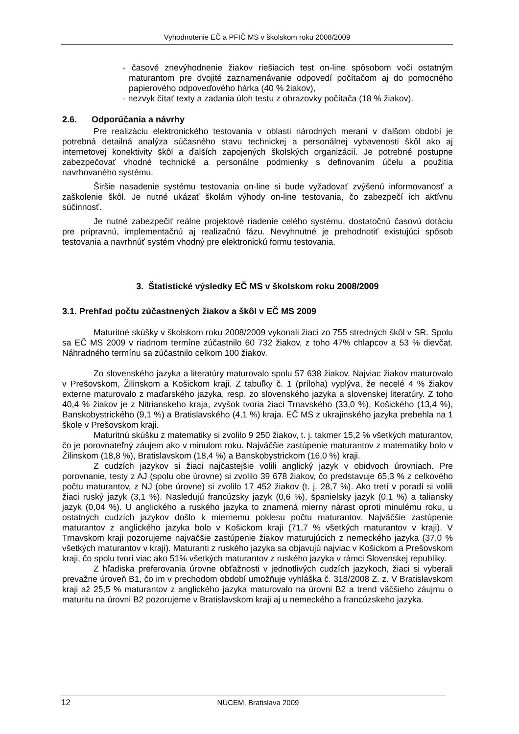Vyhodnotenie EČ a PFIČ MS v školskom roku 2008/2009
- časové znevýhodnenie žiakov riešiacich test on-line spôsobom voči ostatným maturantom pre dvojité zaznamenávanie odpovedí počítačom aj do pomocného papierového odpoveďového hárka (40 % žiakov),
- nezvyk čítať texty a zadania úloh testu z obrazovky počítača (18 % žiakov).
2.6. Odporúčania a návrhy
Pre realizáciu elektronického testovania v oblasti národných meraní v ďalšom období je potrebná detailná analýza súčasného stavu technickej a personálnej vybavenosti škôl ako aj internetovej konektivity škôl a ďalších zapojených školských organizácií. Je potrebné postupne zabezpečovať vhodné technické a personálne podmienky s definovaním účelu a použitia navrhovaného systému.
Širšie nasadenie systému testovania on-line si bude vyžadovať zvýšenú informovanosť a zaškolenie škôl. Je nutné ukázať školám výhody on-line testovania, čo zabezpečí ich aktívnu súčinnosť.
Je nutné zabezpečiť reálne projektové riadenie celého systému, dostatočnú časovú dotáciu pre prípravnú, implementačnú aj realizačnú fázu. Nevyhnutné je prehodnotiť existujúci spôsob testovania a navrhnúť systém vhodný pre elektronickú formu testovania.
3. Štatistické výsledky EČ MS v školskom roku 2008/2009
3.1. Prehľad počtu zúčastnených žiakov a škôl v EČ MS 2009
Maturitné skúšky v školskom roku 2008/2009 vykonali žiaci zo 755 stredných škôl v SR. Spolu sa EČ MS 2009 v riadnom termíne zúčastnilo 60 732 žiakov, z toho 47% chlapcov a 53 % dievčat. Náhradného termínu sa zúčastnilo celkom 100 žiakov.
Zo slovenského jazyka a literatúry maturovalo spolu 57 638 žiakov. Najviac žiakov maturovalo v Prešovskom, Žilinskom a Košickom kraji. Z tabuľky č. 1 (príloha) vyplýva, že necelé 4 % žiakov externe maturovalo z maďarského jazyka, resp. zo slovenského jazyka a slovenskej literatúry. Z toho 40,4 % žiakov je z Nitrianskeho kraja, zvyšok tvoria žiaci Trnavského (33,0 %), Košického (13,4 %), Banskobystrického (9,1 %) a Bratislavského (4,1 %) kraja. EČ MS z ukrajinského jazyka prebehla na 1 škole v Prešovskom kraji.
Maturitnú skúšku z matematiky si zvolilo 9 250 žiakov, t. j. takmer 15,2 % všetkých maturantov, čo je porovnateľný záujem ako v minulom roku. Najväčšie zastúpenie maturantov z matematiky bolo v Žilinskom (18,8 %), Bratislavskom (18,4 %) a Banskobystrickom (16,0 %) kraji.
Z cudzích jazykov si žiaci najčastejšie volili anglický jazyk v obidvoch úrovniach. Pre porovnanie, testy z AJ (spolu obe úrovne) si zvolilo 39 678 žiakov, čo predstavuje 65,3 % z celkového počtu maturantov, z NJ (obe úrovne) si zvolilo 17 452 žiakov (t. j. 28,7 %). Ako tretí v poradí si volili žiaci ruský jazyk (3,1 %). Nasledujú francúzsky jazyk (0,6 %), španielsky jazyk (0,1 %) a taliansky jazyk (0,04 %). U anglického a ruského jazyka to znamená mierny nárast oproti minulému roku, u ostatných cudzích jazykov došlo k miernemu poklesu počtu maturantov. Najväčšie zastúpenie maturantov z anglického jazyka bolo v Košickom kraji (71,7 % všetkých maturantov v kraji). V Trnavskom kraji pozorujeme najväčšie zastúpenie žiakov maturujúcich z nemeckého jazyka (37,0 % všetkých maturantov v kraji). Maturanti z ruského jazyka sa objavujú najviac v Košickom a Prešovskom kraji, čo spolu tvorí viac ako 51% všetkých maturantov z ruského jazyka v rámci Slovenskej republiky.
Z hľadiska preferovania úrovne obťažnosti v jednotlivých cudzích jazykoch, žiaci si vyberali prevažne úroveň B1, čo im v prechodom období umožňuje vyhláška č. 318/2008 Z. z. V Bratislavskom kraji až 25,5 % maturantov z anglického jazyka maturovalo na úrovni B2 a trend väčšieho záujmu o maturitu na úrovni B2 pozorujeme v Bratislavskom kraji aj u nemeckého a francúzskeho jazyka.
12 NÚCEM, Bratislava 2009